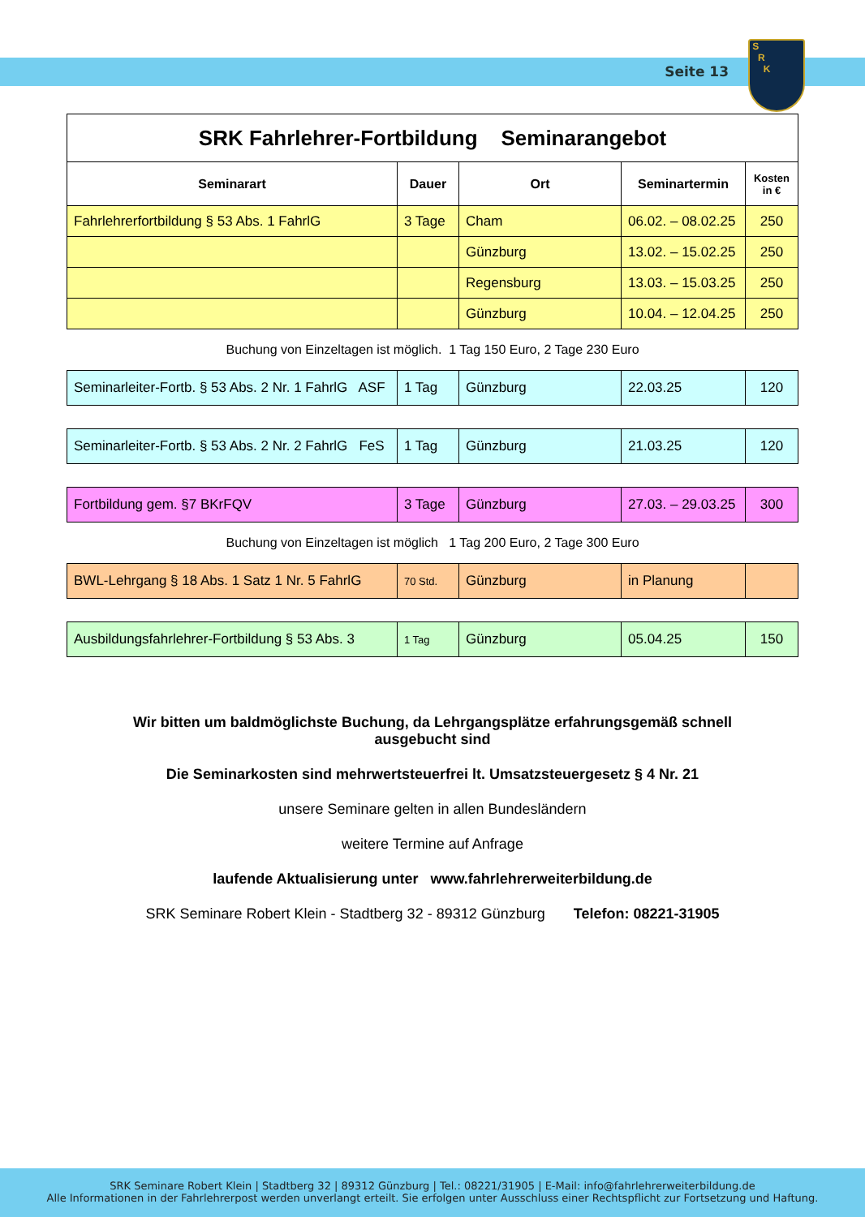Seite 13
S
R
K
| SRK Fahrlehrer-Fortbildung Seminarangebot | | | | |
| Seminarart | Dauer | Ort | Seminartermin | Kosten in € |
| Fahrlehrerfortbildung § 53 Abs. 1 FahrlG | 3 Tage | Cham | 06.02. – 08.02.25 | 250 |
| | | Günzburg | 13.02. – 15.02.25 | 250 |
| | | Regensburg | 13.03. – 15.03.25 | 250 |
| | | Günzburg | 10.04. – 12.04.25 | 250 |
Buchung von Einzeltagen ist möglich. 1 Tag 150 Euro, 2 Tage 230 Euro
| Seminarleiter-Fortb. § 53 Abs. 2 Nr. 1 FahrlG ASF | 1 Tag | Günzburg | 22.03.25 | 120 |
| Seminarleiter-Fortb. § 53 Abs. 2 Nr. 2 FahrlG FeS | 1 Tag | Günzburg | 21.03.25 | 120 |
| Fortbildung gem. §7 BKrFQV | 3 Tage | Günzburg | 27.03. – 29.03.25 | 300 |
Buchung von Einzeltagen ist möglich 1 Tag 200 Euro, 2 Tage 300 Euro
| BWL-Lehrgang § 18 Abs. 1 Satz 1 Nr. 5 FahrlG | 70 Std. | Günzburg | in Planung | |
| Ausbildungsfahrlehrer-Fortbildung § 53 Abs. 3 | 1 Tag | Günzburg | 05.04.25 | 150 |
Wir bitten um baldmöglichste Buchung, da Lehrgangsplätze erfahrungsgemäß schnell
ausgebucht sind
Die Seminarkosten sind mehrwertsteuerfrei lt. Umsatzsteuergesetz § 4 Nr. 21
unsere Seminare gelten in allen Bundesländern
weitere Termine auf Anfrage
laufende Aktualisierung unter www.fahrlehrerweiterbildung.de
SRK Seminare Robert Klein - Stadtberg 32 - 89312 Günzburg Telefon: 08221-31905
SRK Seminare Robert Klein | Stadtberg 32 | 89312 Günzburg | Tel.: 08221/31905 | E-Mail: info@fahrlehrerweiterbildung.de
Alle Informationen in der Fahrlehrerpost werden unverlangt erteilt. Sie erfolgen unter Ausschluss einer Rechtspflicht zur Fortsetzung und Haftung.